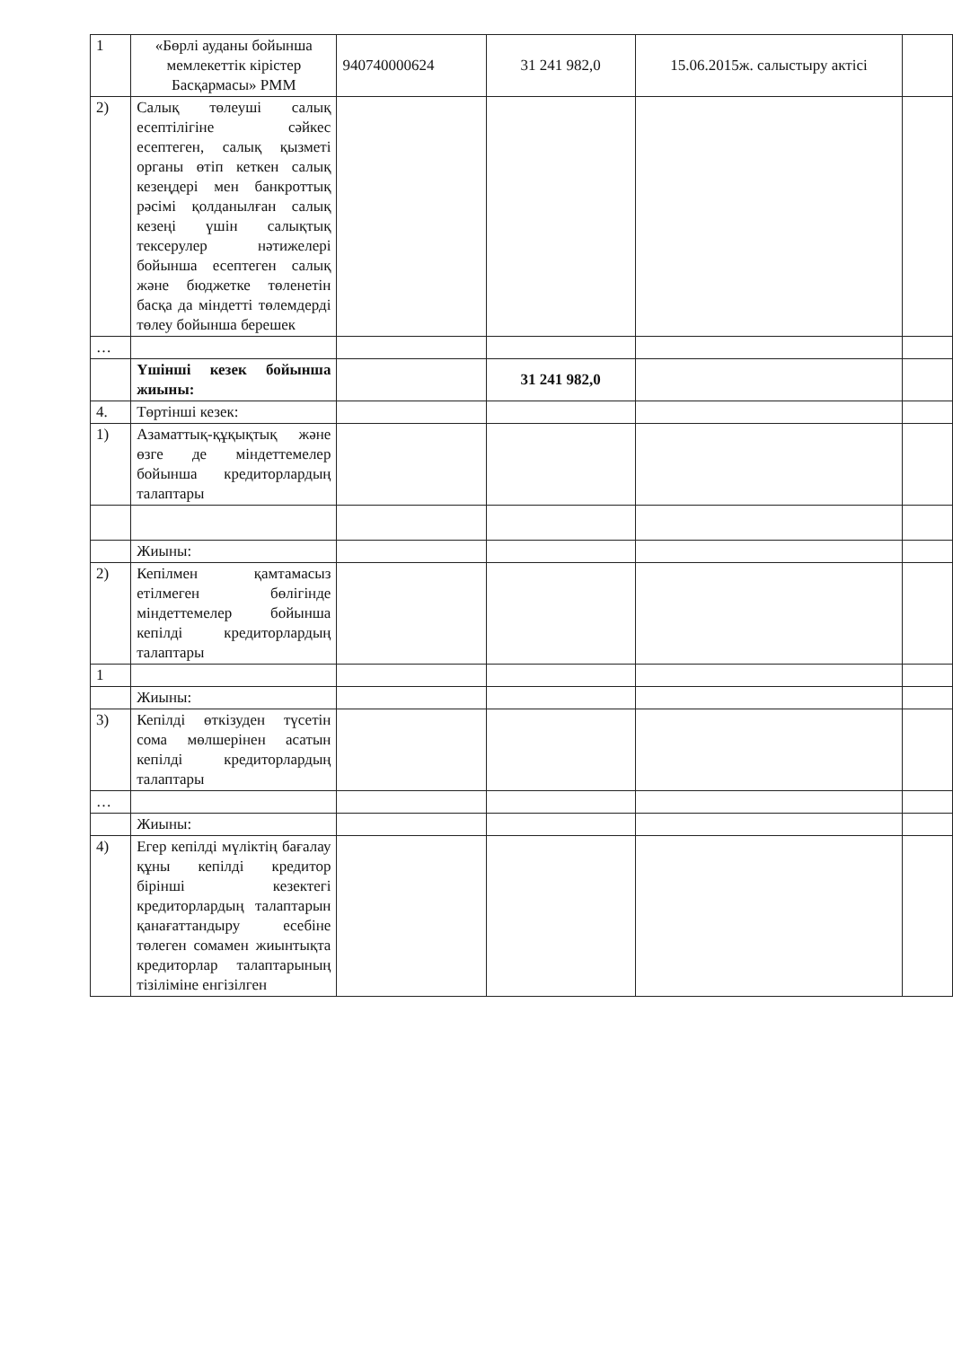| 1 | «Бөрлі ауданы бойынша мемлекеттік кірістер Басқармасы» РММ | 940740000624 | 31 241 982,0 | 15.06.2015ж. салыстыру актісі | |
| 2) | Салық төлеуші салық есептілігіне сәйкес есептеген, салық қызметі органы өтіп кеткен салық кезеңдері мен банкроттық рәсімі қолданылған салық кезеңі үшін салықтық тексерулер нәтижелері бойынша есептеген салық және бюджетке төленетін басқа да міндетті төлемдерді төлеу бойынша берешек | | | | |
| … | | | | | |
| | Үшінші кезек бойынша жиыны: | | 31 241 982,0 | | |
| 4. | Төртінші кезек: | | | | |
| 1) | Азаматтық-құқықтық және өзге де міндеттемелер бойынша кредиторлардың талаптары | | | | |
| | Жиыны: | | | | |
| 2) | Кепілмен қамтамасыз етілмеген бөлігінде міндеттемелер бойынша кепілді кредиторлардың талаптары | | | | |
| 1 | | | | | |
| | Жиыны: | | | | |
| 3) | Кепілді өткізуден түсетін сома мөлшерінен асатын кепілді кредиторлардың талаптары | | | | |
| … | | | | | |
| | Жиыны: | | | | |
| 4) | Егер кепілді мүліктің бағалау құны кепілді кредитор бірінші кезектегі кредиторлардың талаптарын қанағаттандыру есебіне төлеген сомамен жиынтықта кредиторлар талаптарының тізіліміне енгізілген | | | | |